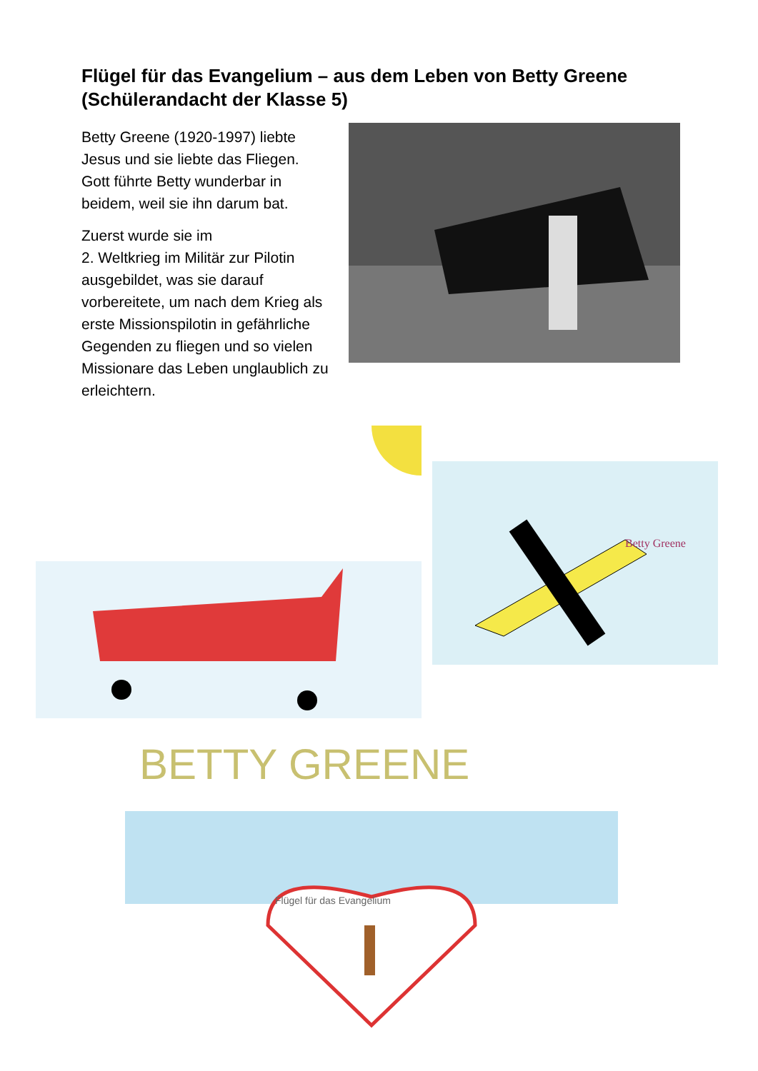Flügel für das Evangelium – aus dem Leben von Betty Greene (Schülerandacht der Klasse 5)
Betty Greene (1920-1997) liebte Jesus und sie liebte das Fliegen. Gott führte Betty wunderbar in beidem, weil sie ihn darum bat.
Zuerst wurde sie im
2. Weltkrieg im Militär zur Pilotin ausgebildet, was sie darauf vorbereitete, um nach dem Krieg als erste Missionspilotin in gefährliche Gegenden zu fliegen und so vielen Missionare das Leben unglaublich zu erleichtern.
Betty Greene
BETTY GREENE
Flügel für das Evangelium